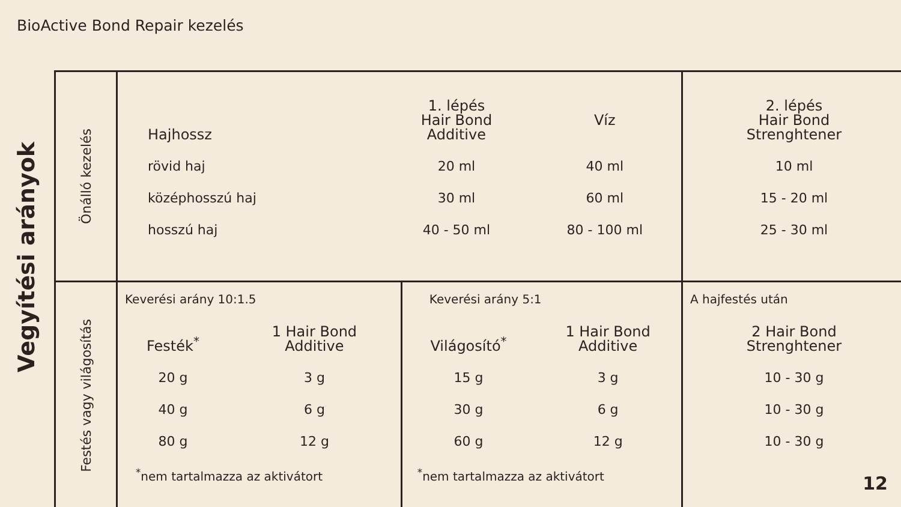BioActive Bond Repair kezelés
Vegyítési arányok
| Önálló kezelés | / Hajhossz / 1. lépés Hair Bond Additive / Víz / / --- / --- / --- / / rövid haj / 20 ml / 40 ml / / középhosszú haj / 30 ml / 60 ml / / hosszú haj / 40 - 50 ml / 80 - 100 ml / | | / 2. lépés Hair Bond Strenghtener / / --- / / 10 ml / / 15 - 20 ml / / 25 - 30 ml / |
| Festés vagy világosítás | Keverési arány 10:1.5 / Festék<sup>*</sup> / 1 Hair Bond Additive / / --- / --- / / 20 g / 3 g / / 40 g / 6 g / / 80 g / 12 g / <sup>*</sup> nem tartalmazza az aktivátort | Keverési arány 5:1 / Világosító<sup>*</sup> / 1 Hair Bond Additive / / --- / --- / / 15 g / 3 g / / 30 g / 6 g / / 60 g / 12 g / <sup>*</sup> nem tartalmazza az aktivátort | A hajfestés után / 2 Hair Bond Strenghtener / / --- / / 10 - 30 g / / 10 - 30 g / / 10 - 30 g / |
12